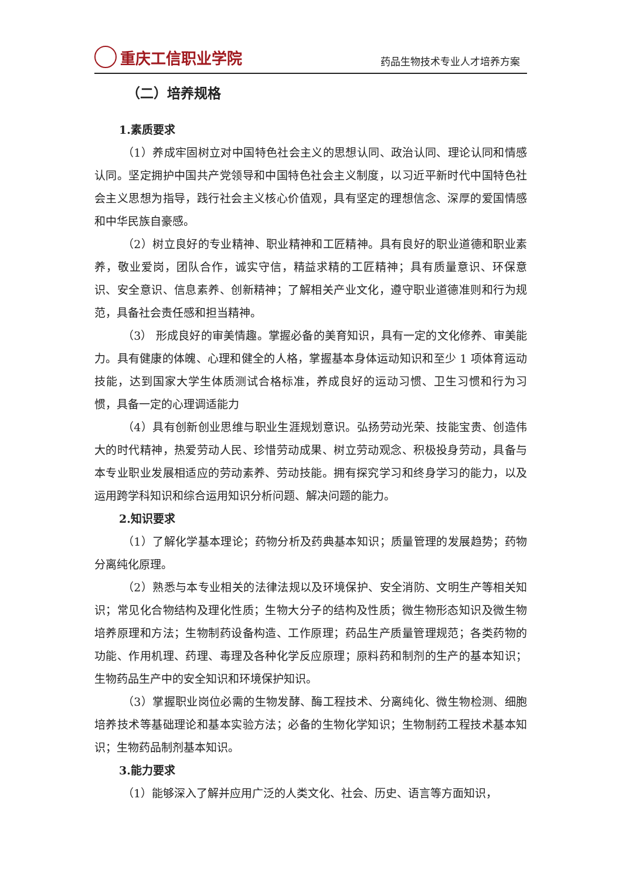重庆工信职业学院
药品生物技术专业人才培养方案
（二）培养规格
1.素质要求
（1）养成牢固树立对中国特色社会主义的思想认同、政治认同、理论认同和情感认同。坚定拥护中国共产党领导和中国特色社会主义制度，以习近平新时代中国特色社会主义思想为指导，践行社会主义核心价值观，具有坚定的理想信念、深厚的爱国情感和中华民族自豪感。
（2）树立良好的专业精神、职业精神和工匠精神。具有良好的职业道德和职业素养，敬业爱岗，团队合作，诚实守信，精益求精的工匠精神；具有质量意识、环保意识、安全意识、信息素养、创新精神；了解相关产业文化，遵守职业道德准则和行为规范，具备社会责任感和担当精神。
（3） 形成良好的审美情趣。掌握必备的美育知识，具有一定的文化修养、审美能力。具有健康的体魄、心理和健全的人格，掌握基本身体运动知识和至少 1 项体育运动技能，达到国家大学生体质测试合格标准，养成良好的运动习惯、卫生习惯和行为习惯，具备一定的心理调适能力
（4）具有创新创业思维与职业生涯规划意识。弘扬劳动光荣、技能宝贵、创造伟大的时代精神，热爱劳动人民、珍惜劳动成果、树立劳动观念、积极投身劳动，具备与本专业职业发展相适应的劳动素养、劳动技能。拥有探究学习和终身学习的能力，以及运用跨学科知识和综合运用知识分析问题、解决问题的能力。
2.知识要求
（1）了解化学基本理论；药物分析及药典基本知识；质量管理的发展趋势；药物分离纯化原理。
（2）熟悉与本专业相关的法律法规以及环境保护、安全消防、文明生产等相关知识；常见化合物结构及理化性质；生物大分子的结构及性质；微生物形态知识及微生物培养原理和方法；生物制药设备构造、工作原理；药品生产质量管理规范；各类药物的功能、作用机理、药理、毒理及各种化学反应原理；原料药和制剂的生产的基本知识；生物药品生产中的安全知识和环境保护知识。
（3）掌握职业岗位必需的生物发酵、酶工程技术、分离纯化、微生物检测、细胞培养技术等基础理论和基本实验方法；必备的生物化学知识；生物制药工程技术基本知识；生物药品制剂基本知识。
3.能力要求
（1）能够深入了解并应用广泛的人类文化、社会、历史、语言等方面知识，